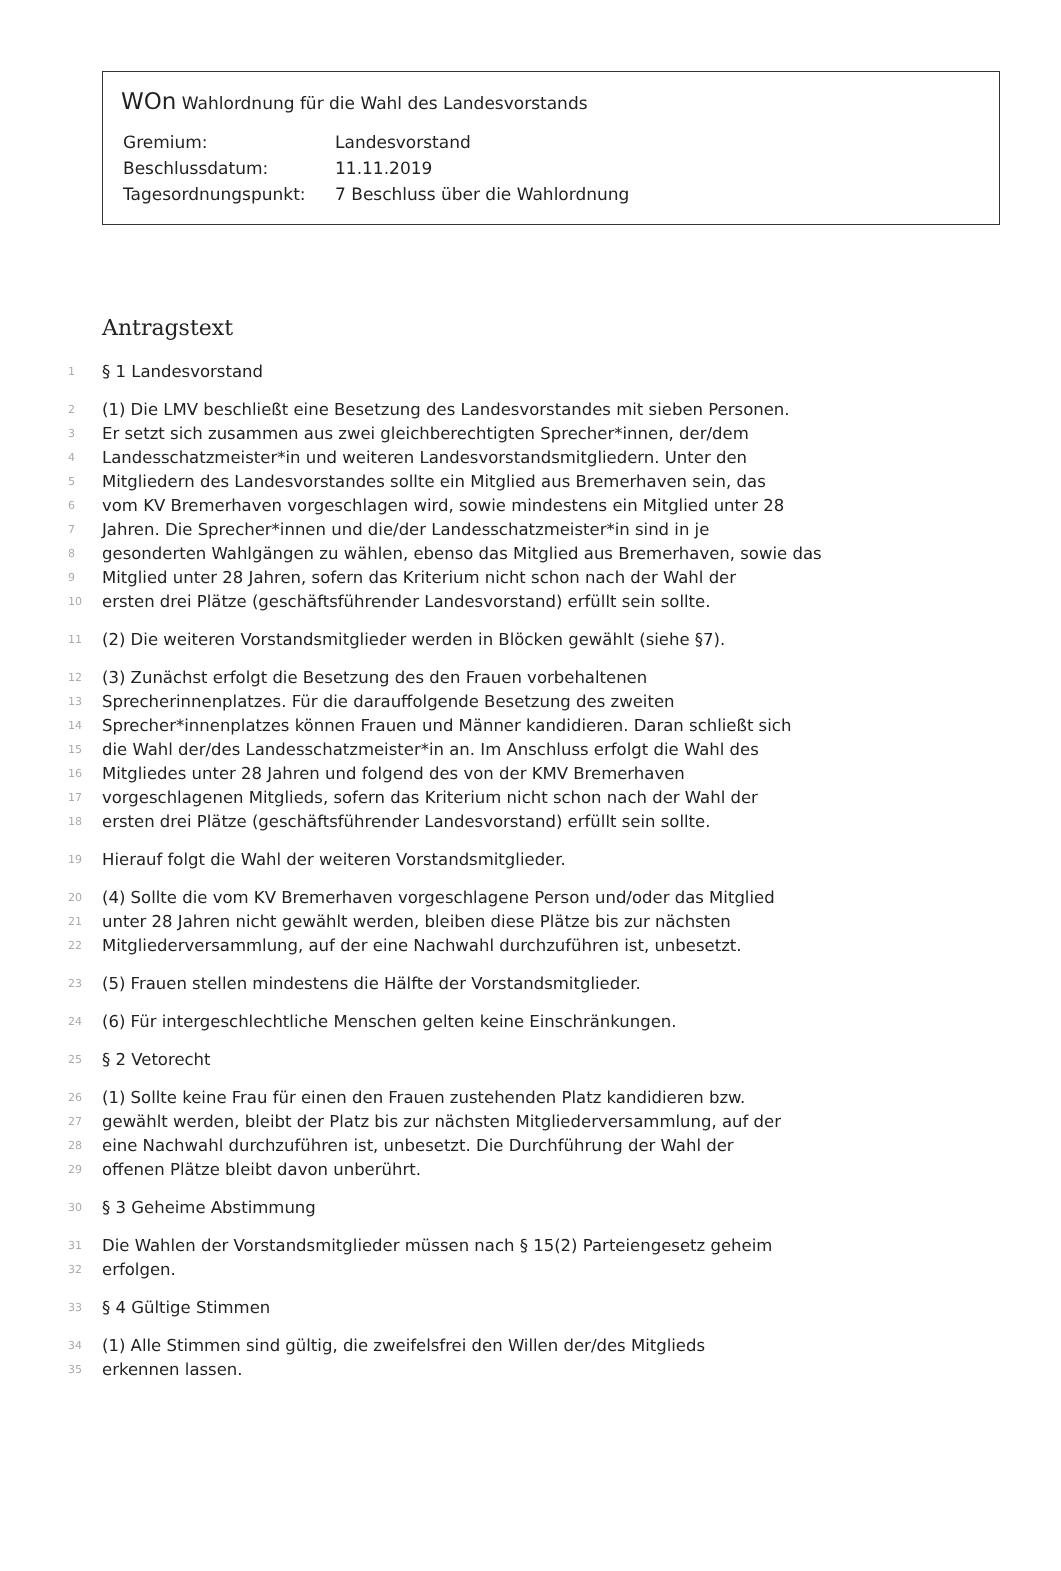WOn Wahlordnung für die Wahl des Landesvorstands
| Gremium: | Landesvorstand |
| Beschlussdatum: | 11.11.2019 |
| Tagesordnungspunkt: | 7 Beschluss über die Wahlordnung |
Antragstext
1 § 1 Landesvorstand
2 (1) Die LMV beschließt eine Besetzung des Landesvorstandes mit sieben Personen.
3 Er setzt sich zusammen aus zwei gleichberechtigten Sprecher*innen, der/dem
4 Landesschatzmeister*in und weiteren Landesvorstandsmitgliedern. Unter den
5 Mitgliedern des Landesvorstandes sollte ein Mitglied aus Bremerhaven sein, das
6 vom KV Bremerhaven vorgeschlagen wird, sowie mindestens ein Mitglied unter 28
7 Jahren. Die Sprecher*innen und die/der Landesschatzmeister*in sind in je
8 gesonderten Wahlgängen zu wählen, ebenso das Mitglied aus Bremerhaven, sowie das
9 Mitglied unter 28 Jahren, sofern das Kriterium nicht schon nach der Wahl der
10 ersten drei Plätze (geschäftsführender Landesvorstand) erfüllt sein sollte.
11 (2) Die weiteren Vorstandsmitglieder werden in Blöcken gewählt (siehe §7).
12 (3) Zunächst erfolgt die Besetzung des den Frauen vorbehaltenen
13 Sprecherinnenplatzes. Für die darauffolgende Besetzung des zweiten
14 Sprecher*innenplatzes können Frauen und Männer kandidieren. Daran schließt sich
15 die Wahl der/des Landesschatzmeister*in an. Im Anschluss erfolgt die Wahl des
16 Mitgliedes unter 28 Jahren und folgend des von der KMV Bremerhaven
17 vorgeschlagenen Mitglieds, sofern das Kriterium nicht schon nach der Wahl der
18 ersten drei Plätze (geschäftsführender Landesvorstand) erfüllt sein sollte.
19 Hierauf folgt die Wahl der weiteren Vorstandsmitglieder.
20 (4) Sollte die vom KV Bremerhaven vorgeschlagene Person und/oder das Mitglied
21 unter 28 Jahren nicht gewählt werden, bleiben diese Plätze bis zur nächsten
22 Mitgliederversammlung, auf der eine Nachwahl durchzuführen ist, unbesetzt.
23 (5) Frauen stellen mindestens die Hälfte der Vorstandsmitglieder.
24 (6) Für intergeschlechtliche Menschen gelten keine Einschränkungen.
25 § 2 Vetorecht
26 (1) Sollte keine Frau für einen den Frauen zustehenden Platz kandidieren bzw.
27 gewählt werden, bleibt der Platz bis zur nächsten Mitgliederversammlung, auf der
28 eine Nachwahl durchzuführen ist, unbesetzt. Die Durchführung der Wahl der
29 offenen Plätze bleibt davon unberührt.
30 § 3 Geheime Abstimmung
31 Die Wahlen der Vorstandsmitglieder müssen nach § 15(2) Parteiengesetz geheim
32 erfolgen.
33 § 4 Gültige Stimmen
34 (1) Alle Stimmen sind gültig, die zweifelsfrei den Willen der/des Mitglieds
35 erkennen lassen.